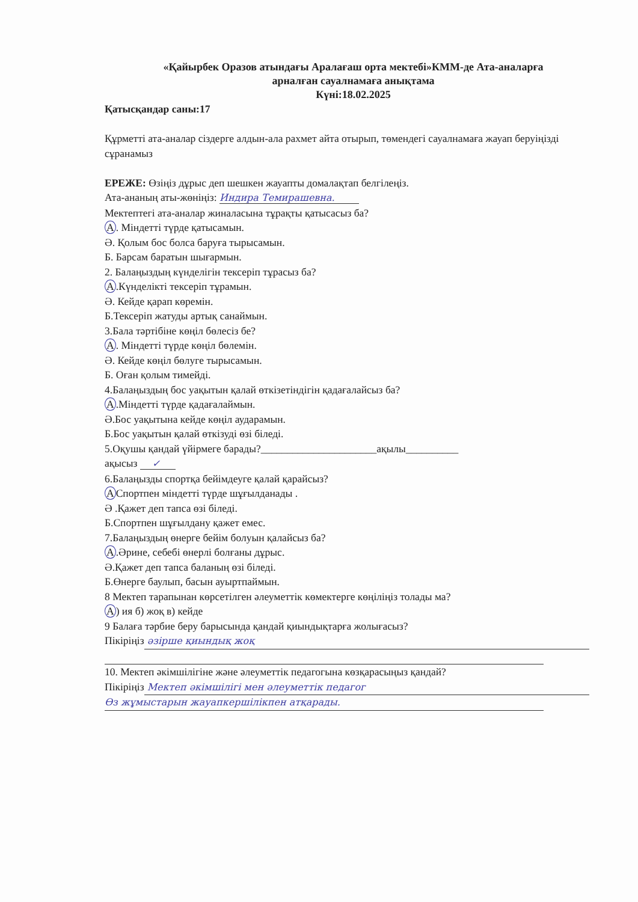«Қайырбек Оразов атындағы Аралағаш орта мектебі»КММ-де Ата-аналарға
арналған сауалнамаға анықтама
Күні:18.02.2025
Қатысқандар саны:17
Құрметті ата-аналар сіздерге алдын-ала рахмет айта отырып, төмендегі сауалнамаға жауап беруіңізді сұранамыз
ЕРЕЖЕ: Өзіңіз дұрыс деп шешкен жауапты домалақтап белгілеңіз.
Ата-ананың аты-жөніңіз: Индира Темирашевна.
Мектептегі ата-аналар жиналасына тұрақты қатысасыз ба?
А. Міндетті түрде қатысамын.
Ә. Қолым бос болса баруға тырысамын.
Б. Барсам баратын шығармын.
2. Балаңыздың күнделігін тексеріп тұрасыз ба?
А.Күнделікті тексеріп тұрамын.
Ә. Кейде қарап көремін.
Б.Тексеріп жатуды артық санаймын.
3.Бала тәртібіне көңіл бөлесіз бе?
А. Міндетті түрде көңіл бөлемін.
Ә. Кейде көңіл бөлуге тырысамын.
Б. Оған қолым тимейді.
4.Балаңыздың бос уақытын қалай өткізетіндігін қадағалайсыз ба?
А.Міндетті түрде қадағалаймын.
Ә.Бос уақытына кейде көңіл аударамын.
Б.Бос уақытын қалай өткізуді өзі біледі.
5.Оқушы қандай үйірмеге барады?______________________ақылы__________
ақысыз ✓
6.Балаңызды спортқа бейімдеуге қалай қарайсыз?
АСпортпен міндетті түрде шұғылданады .
Ә .Қажет деп тапса өзі біледі.
Б.Спортпен шұғылдану қажет емес.
7.Балаңыздың өнерге бейім болуын қалайсыз ба?
А.Әрине, себебі өнерлі болғаны дұрыс.
Ә.Қажет деп тапса баланың өзі біледі.
Б.Өнерге баулып, басын ауыртпаймын.
8 Мектеп тарапынан көрсетілген әлеуметтік көмектерге көңіліңіз толады ма?
А) ия б) жоқ в) кейде
9 Балаға тәрбие беру барысында қандай қиындықтарға жолығасыз?
Пікіріңіз әзірше қиындық жоқ
10. Мектеп әкімшілігіне және әлеуметтік педагогына көзқарасыңыз қандай?
Пікіріңіз Мектеп әкімшілігі мен әлеуметтік педагог
Өз жұмыстарын жауапкершілікпен атқарады.